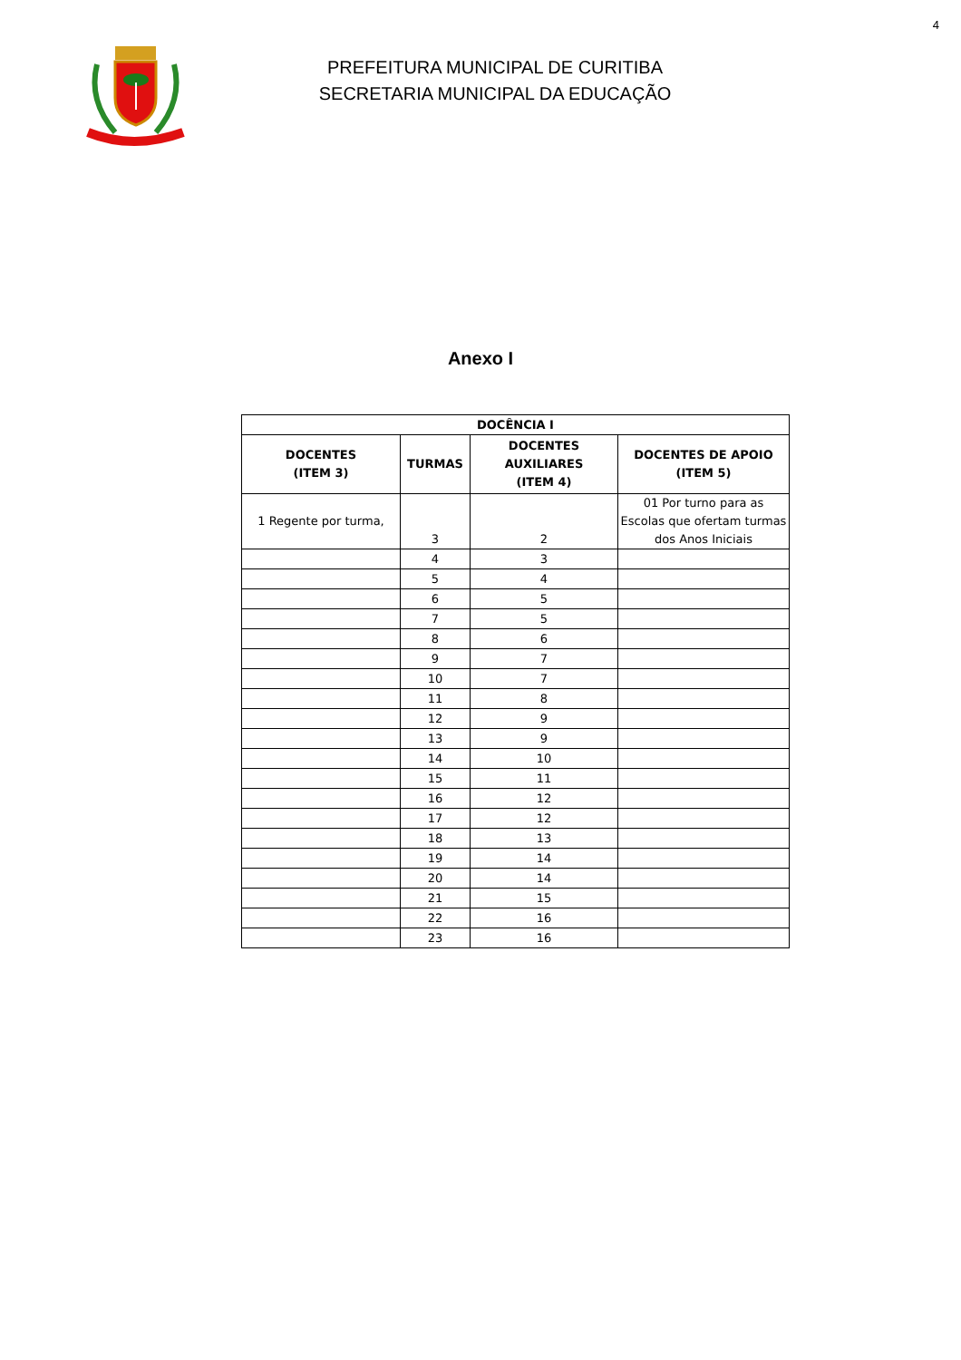4
PREFEITURA MUNICIPAL DE CURITIBA
SECRETARIA MUNICIPAL DA EDUCAÇÃO
Anexo I
| DOCÊNCIA I | | | |
| --- | --- | --- | --- |
| DOCENTES (ITEM 3) | TURMAS | DOCENTES AUXILIARES (ITEM 4) | DOCENTES DE APOIO (ITEM 5) |
| 1 Regente por turma, | 3 | 2 | 01 Por turno para as Escolas que ofertam turmas dos Anos Iniciais |
| | 4 | 3 | |
| | 5 | 4 | |
| | 6 | 5 | |
| | 7 | 5 | |
| | 8 | 6 | |
| | 9 | 7 | |
| | 10 | 7 | |
| | 11 | 8 | |
| | 12 | 9 | |
| | 13 | 9 | |
| | 14 | 10 | |
| | 15 | 11 | |
| | 16 | 12 | |
| | 17 | 12 | |
| | 18 | 13 | |
| | 19 | 14 | |
| | 20 | 14 | |
| | 21 | 15 | |
| | 22 | 16 | |
| | 23 | 16 | |